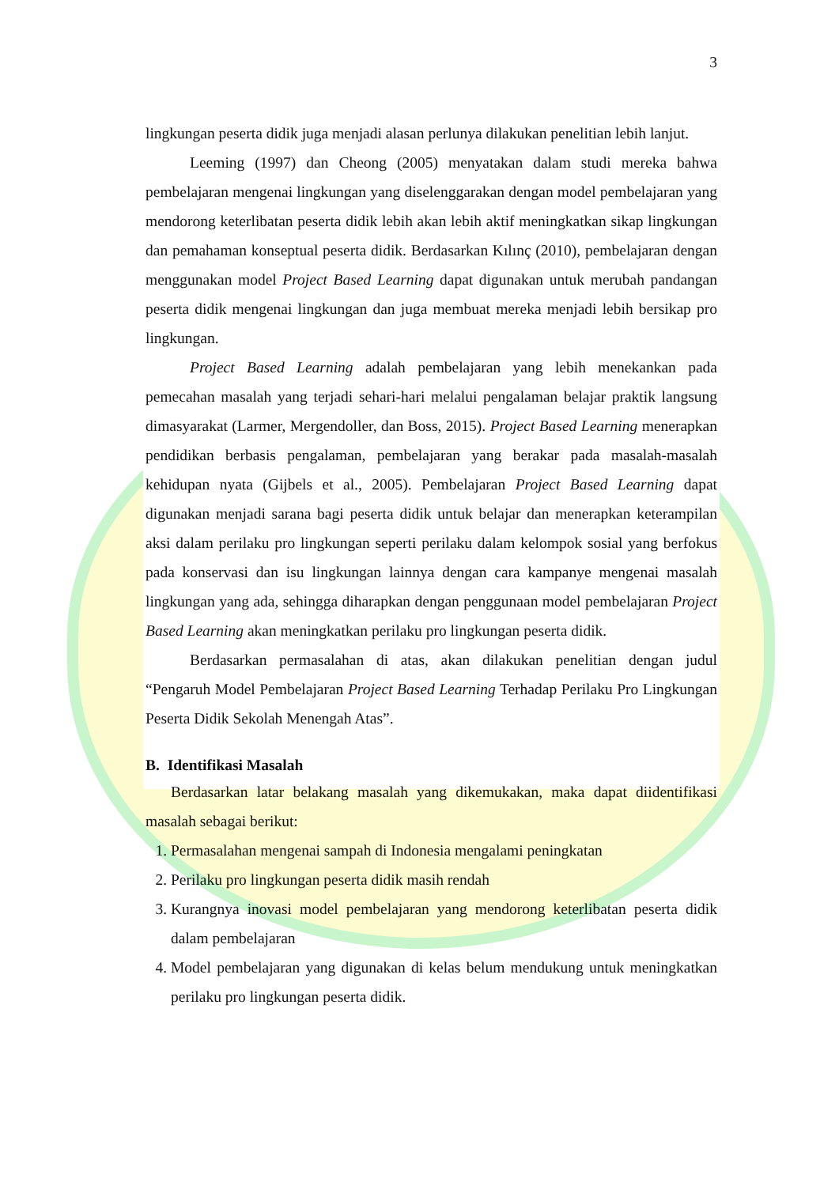3
lingkungan peserta didik juga menjadi alasan perlunya dilakukan penelitian lebih lanjut.
Leeming (1997) dan Cheong (2005) menyatakan dalam studi mereka bahwa pembelajaran mengenai lingkungan yang diselenggarakan dengan model pembelajaran yang mendorong keterlibatan peserta didik lebih akan lebih aktif meningkatkan sikap lingkungan dan pemahaman konseptual peserta didik. Berdasarkan Kılınç (2010), pembelajaran dengan menggunakan model Project Based Learning dapat digunakan untuk merubah pandangan peserta didik mengenai lingkungan dan juga membuat mereka menjadi lebih bersikap pro lingkungan.
Project Based Learning adalah pembelajaran yang lebih menekankan pada pemecahan masalah yang terjadi sehari-hari melalui pengalaman belajar praktik langsung dimasyarakat (Larmer, Mergendoller, dan Boss, 2015). Project Based Learning menerapkan pendidikan berbasis pengalaman, pembelajaran yang berakar pada masalah-masalah kehidupan nyata (Gijbels et al., 2005). Pembelajaran Project Based Learning dapat digunakan menjadi sarana bagi peserta didik untuk belajar dan menerapkan keterampilan aksi dalam perilaku pro lingkungan seperti perilaku dalam kelompok sosial yang berfokus pada konservasi dan isu lingkungan lainnya dengan cara kampanye mengenai masalah lingkungan yang ada, sehingga diharapkan dengan penggunaan model pembelajaran Project Based Learning akan meningkatkan perilaku pro lingkungan peserta didik.
Berdasarkan permasalahan di atas, akan dilakukan penelitian dengan judul “Pengaruh Model Pembelajaran Project Based Learning Terhadap Perilaku Pro Lingkungan Peserta Didik Sekolah Menengah Atas”.
B. Identifikasi Masalah
Berdasarkan latar belakang masalah yang dikemukakan, maka dapat diidentifikasi masalah sebagai berikut:
1. Permasalahan mengenai sampah di Indonesia mengalami peningkatan
2. Perilaku pro lingkungan peserta didik masih rendah
3. Kurangnya inovasi model pembelajaran yang mendorong keterlibatan peserta didik dalam pembelajaran
4. Model pembelajaran yang digunakan di kelas belum mendukung untuk meningkatkan perilaku pro lingkungan peserta didik.